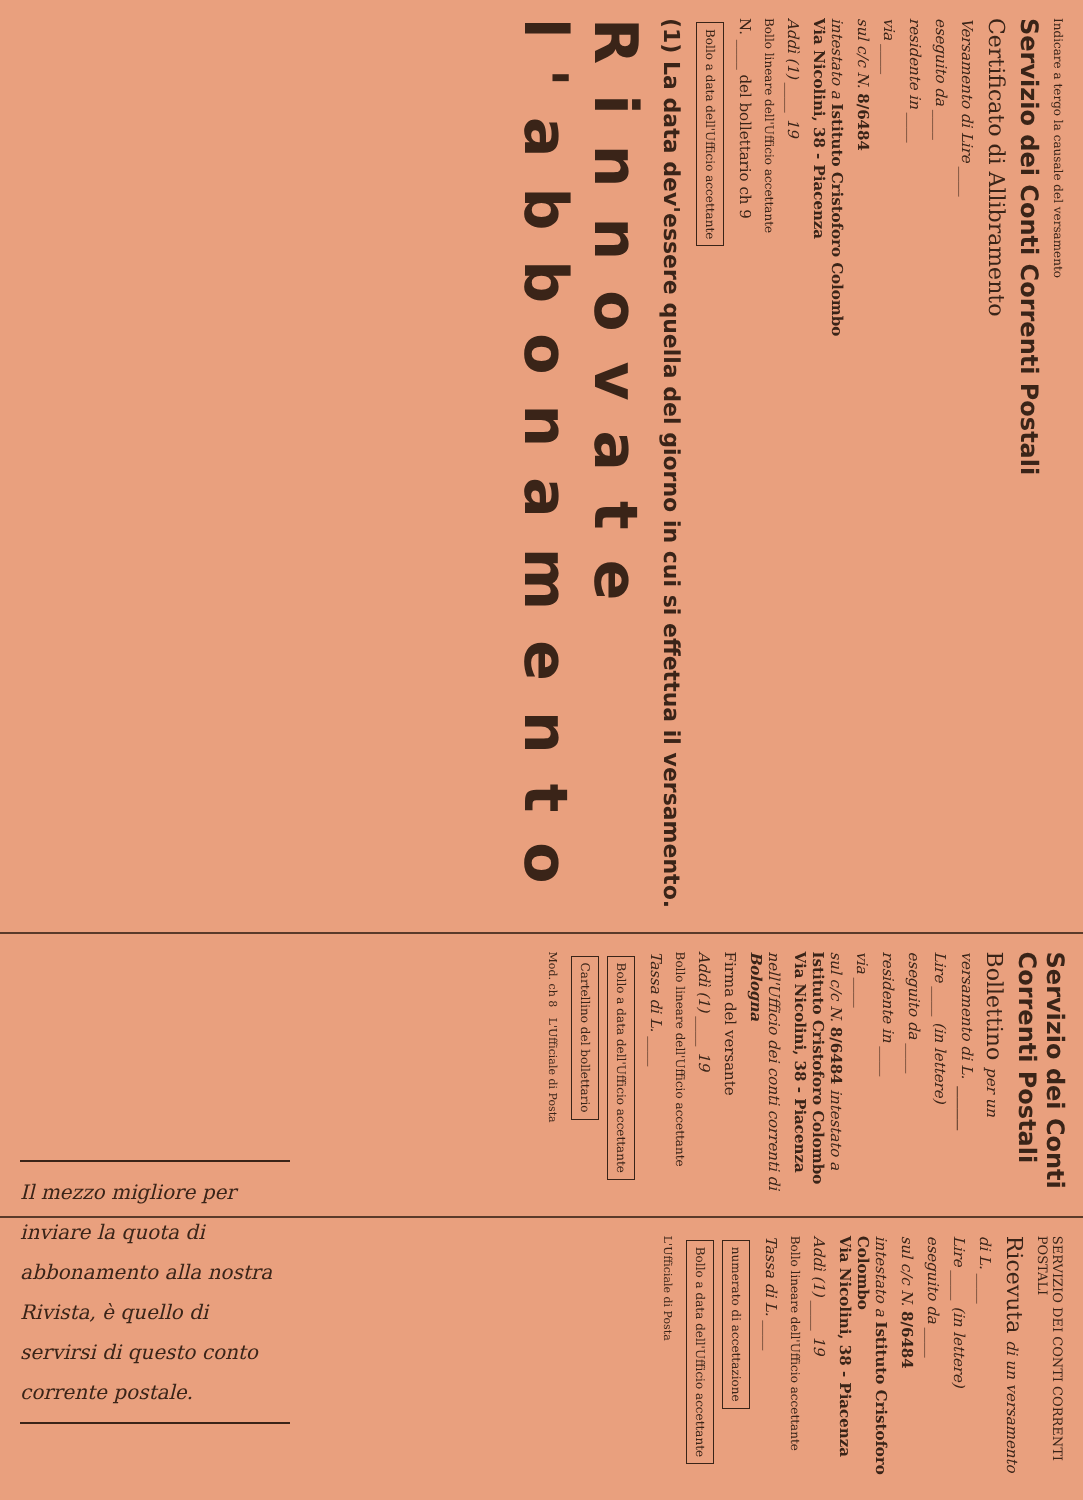Indicare a tergo la causale del versamento
Servizio dei Conti Correnti Postali
Certificato di Allibramento
Versamento di Lire ____
eseguito da ____
residente in ____
via ____
sul c/c N. 8/6484
intestato a Istituto Cristoforo Colombo
Via Nicolini, 38 - Piacenza
Addì (1) ____ 19
Bollo lineare dell'Ufficio accettante
N. ____ del bollettario ch 9
Bollo a data dell'Ufficio accettante
(1) La data dev'essere quella del giorno in cui si effettua il versamento.
Rinnovate
l'abbonamento
Servizio dei Conti Correnti Postali
Bollettino per un versamento di L. ____
Lire ____ (in lettere)
eseguito da ____
residente in ____
via ____
sul c/c N. 8/6484 intestato a Istituto Cristoforo Colombo
Via Nicolini, 38 - Piacenza
nell'Ufficio dei conti correnti di Bologna
Firma del versante
Addì (1) ____ 19
Bollo lineare dell'Ufficio accettante
Tassa di L. ____
Bollo a data dell'Ufficio accettante Cartellino del bollettario
Mod. ch 8 L'Ufficiale di Posta
SERVIZIO DEI CONTI CORRENTI POSTALI
Ricevuta di un versamento
di L. ____
Lire ____ (in lettere)
eseguito da ____
sul c/c N. 8/6484
intestato a Istituto Cristoforo Colombo
Via Nicolini, 38 - Piacenza
Addì (1) ____ 19
Bollo lineare dell'Ufficio accettante
Tassa di L. ____
numerato di accettazione Bollo a data dell'Ufficio accettante
L'Ufficiale di Posta
Il mezzo migliore per inviare la quota di abbonamento alla nostra Rivista, è quello di servirsi di questo conto corrente postale.